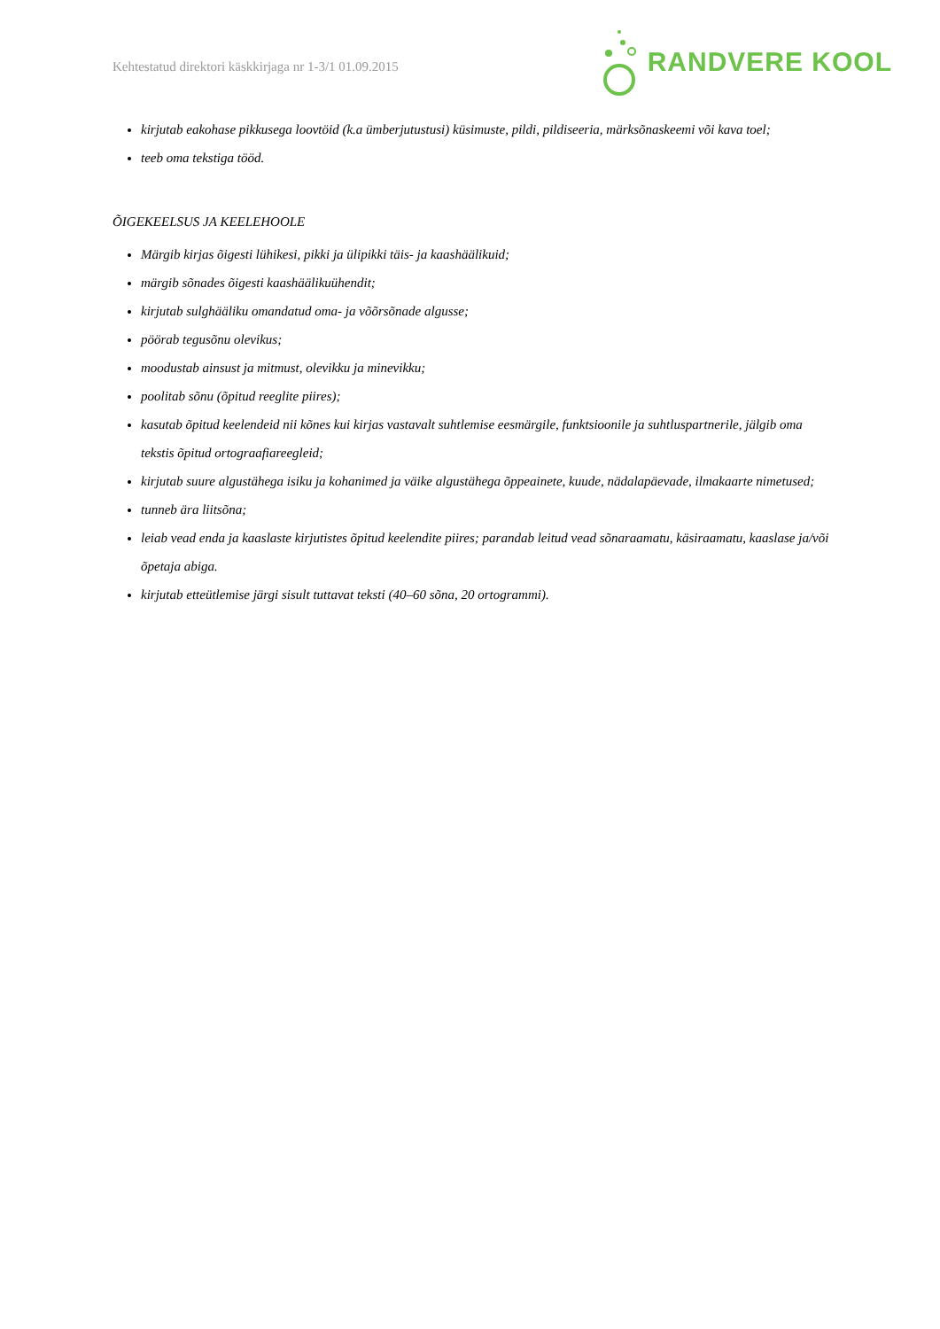Kehtestatud direktori käskkirjaga nr 1-3/1 01.09.2015
RANDVERE KOOL
kirjutab eakohase pikkusega loovtöid (k.a ümberjutustusi) küsimuste, pildi, pildiseeria, märksõnaskeemi või kava toel;
teeb oma tekstiga tööd.
ÕIGEKEELSUS JA KEELEHOOLE
Märgib kirjas õigesti lühikesi, pikki ja ülipikki täis- ja kaashäälikuid;
märgib sõnades õigesti kaashäälikuühendit;
kirjutab sulghääliku omandatud oma- ja võõrsõnade algusse;
pöörab tegusõnu olevikus;
moodustab ainsust ja mitmust, olevikku ja minevikku;
poolitab sõnu (õpitud reeglite piires);
kasutab õpitud keelendeid nii kõnes kui kirjas vastavalt suhtlemise eesmärgile, funktsioonile ja suhtluspartnerile, jälgib oma tekstis õpitud ortograafiareegleid;
kirjutab suure algustähega isiku ja kohanimed ja väike algustähega õppeainete, kuude, nädalapäevade, ilmakaarte nimetused;
tunneb ära liitsõna;
leiab vead enda ja kaaslaste kirjutistes õpitud keelendite piires; parandab leitud vead sõnaraamatu, käsiraamatu, kaaslase ja/või õpetaja abiga.
kirjutab etteütlemise järgi sisult tuttavat teksti (40–60 sõna, 20 ortogrammi).